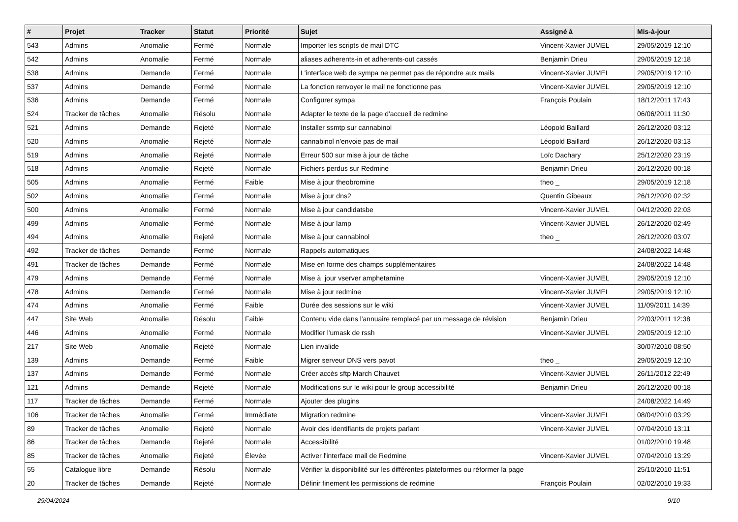| # | Projet | Tracker | Statut | Priorité | Sujet | Assigné à | Mis-à-jour |
| --- | --- | --- | --- | --- | --- | --- | --- |
| 543 | Admins | Anomalie | Fermé | Normale | Importer les scripts de mail DTC | Vincent-Xavier JUMEL | 29/05/2019 12:10 |
| 542 | Admins | Anomalie | Fermé | Normale | aliases adherents-in et adherents-out cassés | Benjamin Drieu | 29/05/2019 12:18 |
| 538 | Admins | Demande | Fermé | Normale | L'interface web de sympa ne permet pas de répondre aux mails | Vincent-Xavier JUMEL | 29/05/2019 12:10 |
| 537 | Admins | Demande | Fermé | Normale | La fonction renvoyer le mail ne fonctionne pas | Vincent-Xavier JUMEL | 29/05/2019 12:10 |
| 536 | Admins | Demande | Fermé | Normale | Configurer sympa | François Poulain | 18/12/2011 17:43 |
| 524 | Tracker de tâches | Anomalie | Résolu | Normale | Adapter le texte de la page d'accueil de redmine | | 06/06/2011 11:30 |
| 521 | Admins | Demande | Rejeté | Normale | Installer ssmtp sur cannabinol | Léopold Baillard | 26/12/2020 03:12 |
| 520 | Admins | Anomalie | Rejeté | Normale | cannabinol n'envoie pas de mail | Léopold Baillard | 26/12/2020 03:13 |
| 519 | Admins | Anomalie | Rejeté | Normale | Erreur 500 sur mise à jour de tâche | Loïc Dachary | 25/12/2020 23:19 |
| 518 | Admins | Anomalie | Rejeté | Normale | Fichiers perdus sur Redmine | Benjamin Drieu | 26/12/2020 00:18 |
| 505 | Admins | Anomalie | Fermé | Faible | Mise à jour theobromine | theo _ | 29/05/2019 12:18 |
| 502 | Admins | Anomalie | Fermé | Normale | Mise à jour dns2 | Quentin Gibeaux | 26/12/2020 02:32 |
| 500 | Admins | Anomalie | Fermé | Normale | Mise à jour candidatsbe | Vincent-Xavier JUMEL | 04/12/2020 22:03 |
| 499 | Admins | Anomalie | Fermé | Normale | Mise à jour lamp | Vincent-Xavier JUMEL | 26/12/2020 02:49 |
| 494 | Admins | Anomalie | Rejeté | Normale | Mise à jour cannabinol | theo _ | 26/12/2020 03:07 |
| 492 | Tracker de tâches | Demande | Fermé | Normale | Rappels automatiques | | 24/08/2022 14:48 |
| 491 | Tracker de tâches | Demande | Fermé | Normale | Mise en forme des champs supplémentaires | | 24/08/2022 14:48 |
| 479 | Admins | Demande | Fermé | Normale | Mise à jour vserver amphetamine | Vincent-Xavier JUMEL | 29/05/2019 12:10 |
| 478 | Admins | Demande | Fermé | Normale | Mise à jour redmine | Vincent-Xavier JUMEL | 29/05/2019 12:10 |
| 474 | Admins | Anomalie | Fermé | Faible | Durée des sessions sur le wiki | Vincent-Xavier JUMEL | 11/09/2011 14:39 |
| 447 | Site Web | Anomalie | Résolu | Faible | Contenu vide dans l'annuaire remplacé par un message de révision | Benjamin Drieu | 22/03/2011 12:38 |
| 446 | Admins | Anomalie | Fermé | Normale | Modifier l'umask de rssh | Vincent-Xavier JUMEL | 29/05/2019 12:10 |
| 217 | Site Web | Anomalie | Rejeté | Normale | Lien invalide | | 30/07/2010 08:50 |
| 139 | Admins | Demande | Fermé | Faible | Migrer serveur DNS vers pavot | theo _ | 29/05/2019 12:10 |
| 137 | Admins | Demande | Fermé | Normale | Créer accès sftp March Chauvet | Vincent-Xavier JUMEL | 26/11/2012 22:49 |
| 121 | Admins | Demande | Rejeté | Normale | Modifications sur le wiki pour le group accessibilité | Benjamin Drieu | 26/12/2020 00:18 |
| 117 | Tracker de tâches | Demande | Fermé | Normale | Ajouter des plugins | | 24/08/2022 14:49 |
| 106 | Tracker de tâches | Anomalie | Fermé | Immédiate | Migration redmine | Vincent-Xavier JUMEL | 08/04/2010 03:29 |
| 89 | Tracker de tâches | Anomalie | Rejeté | Normale | Avoir des identifiants de projets parlant | Vincent-Xavier JUMEL | 07/04/2010 13:11 |
| 86 | Tracker de tâches | Demande | Rejeté | Normale | Accessibilité | | 01/02/2010 19:48 |
| 85 | Tracker de tâches | Anomalie | Rejeté | Élevée | Activer l'interface mail de Redmine | Vincent-Xavier JUMEL | 07/04/2010 13:29 |
| 55 | Catalogue libre | Demande | Résolu | Normale | Vérifier la disponibilité sur les différentes plateformes ou réformer la page | | 25/10/2010 11:51 |
| 20 | Tracker de tâches | Demande | Rejeté | Normale | Définir finement les permissions de redmine | François Poulain | 02/02/2010 19:33 |
29/04/2024 9/10